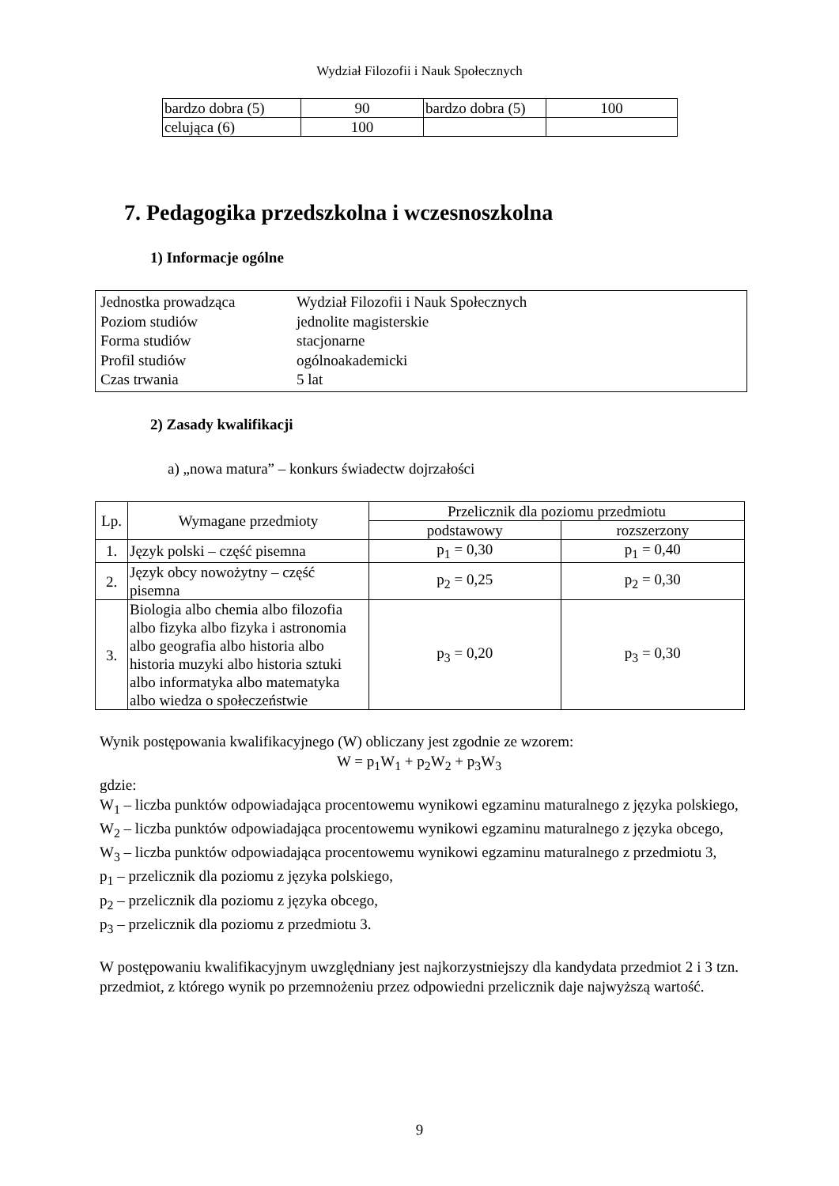Wydział Filozofii i Nauk Społecznych
| bardzo dobra (5) | 90 | bardzo dobra (5) | 100 |
| celująca (6) | 100 | | |
7. Pedagogika przedszkolna i wczesnoszkolna
1) Informacje ogólne
Jednostka prowadząca Wydział Filozofii i Nauk Społecznych
Poziom studiów jednolite magisterskie
Forma studiów stacjonarne
Profil studiów ogólnoakademicki
Czas trwania 5 lat
2) Zasady kwalifikacji
a) „nowa matura” – konkurs świadectw dojrzałości
| Lp. | Wymagane przedmioty | Przelicznik dla poziomu przedmiotu | |
| --- | --- | --- | --- |
| | | podstawowy | rozszerzony |
| 1. | Język polski – część pisemna | p<sub>1</sub> = 0,30 | p<sub>1</sub> = 0,40 |
| 2. | Język obcy nowożytny – część pisemna | p<sub>2</sub> = 0,25 | p<sub>2</sub> = 0,30 |
| 3. | Biologia albo chemia albo filozofia albo fizyka albo fizyka i astronomia albo geografia albo historia albo historia muzyki albo historia sztuki albo informatyka albo matematyka albo wiedza o społeczeństwie | p<sub>3</sub> = 0,20 | p<sub>3</sub> = 0,30 |
Wynik postępowania kwalifikacyjnego (W) obliczany jest zgodnie ze wzorem:
W = p<sub>1</sub>W<sub>1</sub> + p<sub>2</sub>W<sub>2</sub> + p<sub>3</sub>W<sub>3</sub>
gdzie:
W<sub>1</sub> – liczba punktów odpowiadająca procentowemu wynikowi egzaminu maturalnego z języka polskiego,
W<sub>2</sub> – liczba punktów odpowiadająca procentowemu wynikowi egzaminu maturalnego z języka obcego,
W<sub>3</sub> – liczba punktów odpowiadająca procentowemu wynikowi egzaminu maturalnego z przedmiotu 3,
p<sub>1</sub> – przelicznik dla poziomu z języka polskiego,
p<sub>2</sub> – przelicznik dla poziomu z języka obcego,
p<sub>3</sub> – przelicznik dla poziomu z przedmiotu 3.
W postępowaniu kwalifikacyjnym uwzględniany jest najkorzystniejszy dla kandydata przedmiot 2 i 3 tzn. przedmiot, z którego wynik po przemnożeniu przez odpowiedni przelicznik daje najwyższą wartość.
9